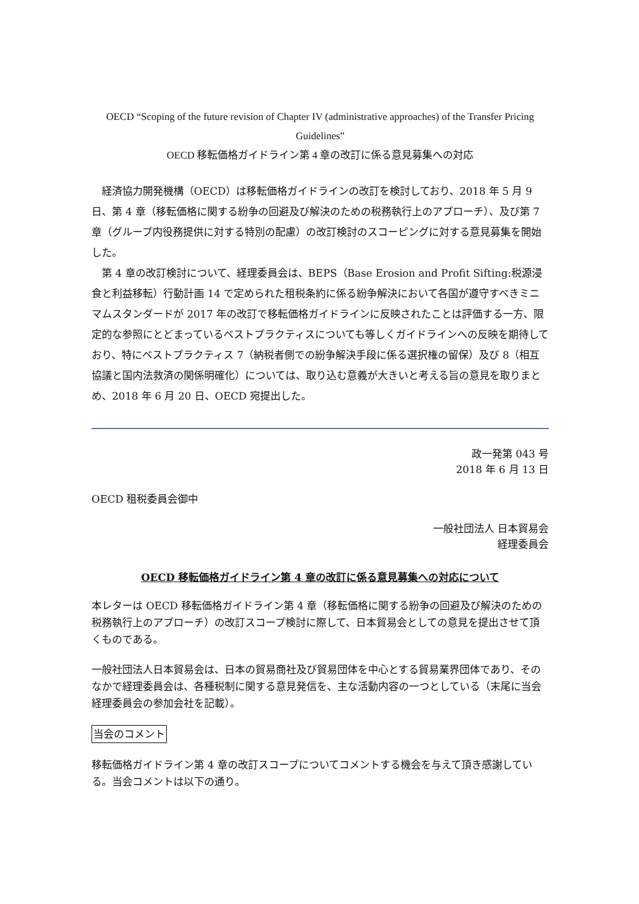OECD “Scoping of the future revision of Chapter IV (administrative approaches) of the Transfer Pricing Guidelines”
OECD 移転価格ガイドライン第 4 章の改訂に係る意見募集への対応
経済協力開発機構（OECD）は移転価格ガイドラインの改訂を検討しており、2018 年 5 月 9 日、第 4 章（移転価格に関する紛争の回避及び解決のための税務執行上のアプローチ）、及び第 7 章（グループ内役務提供に対する特別の配慮）の改訂検討のスコーピングに対する意見募集を開始した。
第 4 章の改訂検討について、経理委員会は、BEPS（Base Erosion and Profit Sifting:税源浸食と利益移転）行動計画 14 で定められた租税条約に係る紛争解決において各国が遵守すべきミニマムスタンダードが 2017 年の改訂で移転価格ガイドラインに反映されたことは評価する一方、限定的な参照にとどまっているベストプラクティスについても等しくガイドラインへの反映を期待しており、特にベストプラクティス 7（納税者側での紛争解決手段に係る選択権の留保）及び 8（相互協議と国内法救済の関係明確化）については、取り込む意義が大きいと考える旨の意見を取りまとめ、2018 年 6 月 20 日、OECD 宛提出した。
政一発第 043 号
2018 年 6 月 13 日
OECD 租税委員会御中
一般社団法人 日本貿易会
経理委員会
OECD 移転価格ガイドライン第 4 章の改訂に係る意見募集への対応について
本レターは OECD 移転価格ガイドライン第 4 章（移転価格に関する紛争の回避及び解決のための税務執行上のアプローチ）の改訂スコープ検討に際して、日本貿易会としての意見を提出させて頂くものである。
一般社団法人日本貿易会は、日本の貿易商社及び貿易団体を中心とする貿易業界団体であり、そのなかで経理委員会は、各種税制に関する意見発信を、主な活動内容の一つとしている（末尾に当会経理委員会の参加会社を記載）。
当会のコメント
移転価格ガイドライン第 4 章の改訂スコープについてコメントする機会を与えて頂き感謝している。当会コメントは以下の通り。